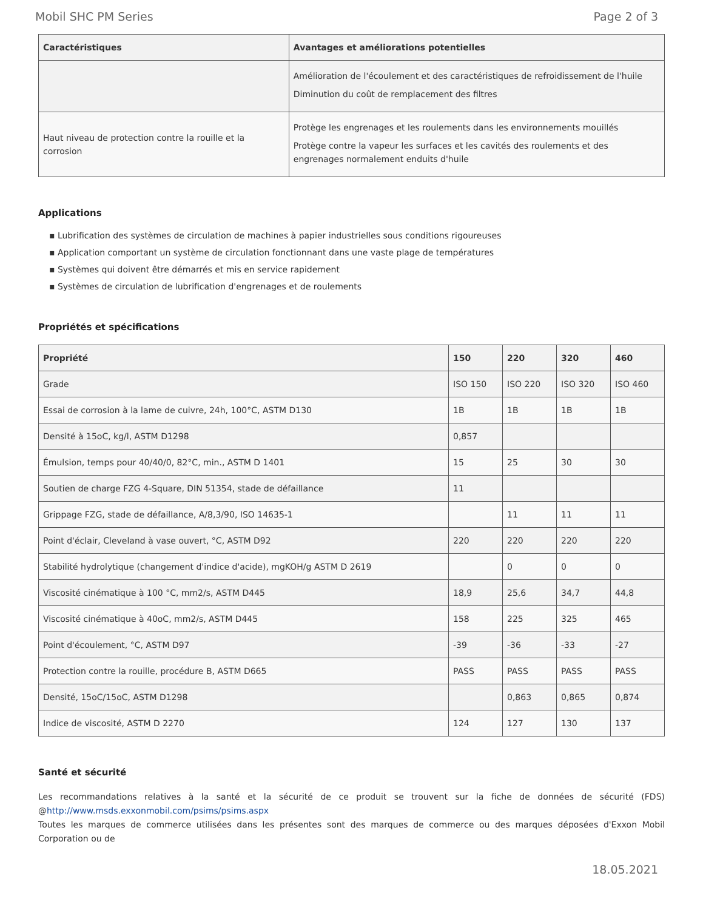Mobil SHC PM Series Page 2 of 3
| Caractéristiques | Avantages et améliorations potentielles |
| --- | --- |
| | Amélioration de l'écoulement et des caractéristiques de refroidissement de l'huile Diminution du coût de remplacement des filtres |
| Haut niveau de protection contre la rouille et la corrosion | Protège les engrenages et les roulements dans les environnements mouillés Protège contre la vapeur les surfaces et les cavités des roulements et des engrenages normalement enduits d'huile |
Applications
▪ Lubrification des systèmes de circulation de machines à papier industrielles sous conditions rigoureuses
▪ Application comportant un système de circulation fonctionnant dans une vaste plage de températures
▪ Systèmes qui doivent être démarrés et mis en service rapidement
▪ Systèmes de circulation de lubrification d'engrenages et de roulements
Propriétés et spécifications
| Propriété | 150 | 220 | 320 | 460 |
| --- | --- | --- | --- | --- |
| Grade | ISO 150 | ISO 220 | ISO 320 | ISO 460 |
| Essai de corrosion à la lame de cuivre, 24h, 100°C, ASTM D130 | 1B | 1B | 1B | 1B |
| Densité à 15oC, kg/l, ASTM D1298 | 0,857 | | | |
| Émulsion, temps pour 40/40/0, 82°C, min., ASTM D 1401 | 15 | 25 | 30 | 30 |
| Soutien de charge FZG 4-Square, DIN 51354, stade de défaillance | 11 | | | |
| Grippage FZG, stade de défaillance, A/8,3/90, ISO 14635-1 | | 11 | 11 | 11 |
| Point d'éclair, Cleveland à vase ouvert, °C, ASTM D92 | 220 | 220 | 220 | 220 |
| Stabilité hydrolytique (changement d'indice d'acide), mgKOH/g ASTM D 2619 | | 0 | 0 | 0 |
| Viscosité cinématique à 100 °C, mm2/s, ASTM D445 | 18,9 | 25,6 | 34,7 | 44,8 |
| Viscosité cinématique à 40oC, mm2/s, ASTM D445 | 158 | 225 | 325 | 465 |
| Point d'écoulement, °C, ASTM D97 | -39 | -36 | -33 | -27 |
| Protection contre la rouille, procédure B, ASTM D665 | PASS | PASS | PASS | PASS |
| Densité, 15oC/15oC, ASTM D1298 | | 0,863 | 0,865 | 0,874 |
| Indice de viscosité, ASTM D 2270 | 124 | 127 | 130 | 137 |
Santé et sécurité
Les recommandations relatives à la santé et la sécurité de ce produit se trouvent sur la fiche de données de sécurité (FDS) @http://www.msds.exxonmobil.com/psims/psims.aspx
Toutes les marques de commerce utilisées dans les présentes sont des marques de commerce ou des marques déposées d'Exxon Mobil Corporation ou de
18.05.2021